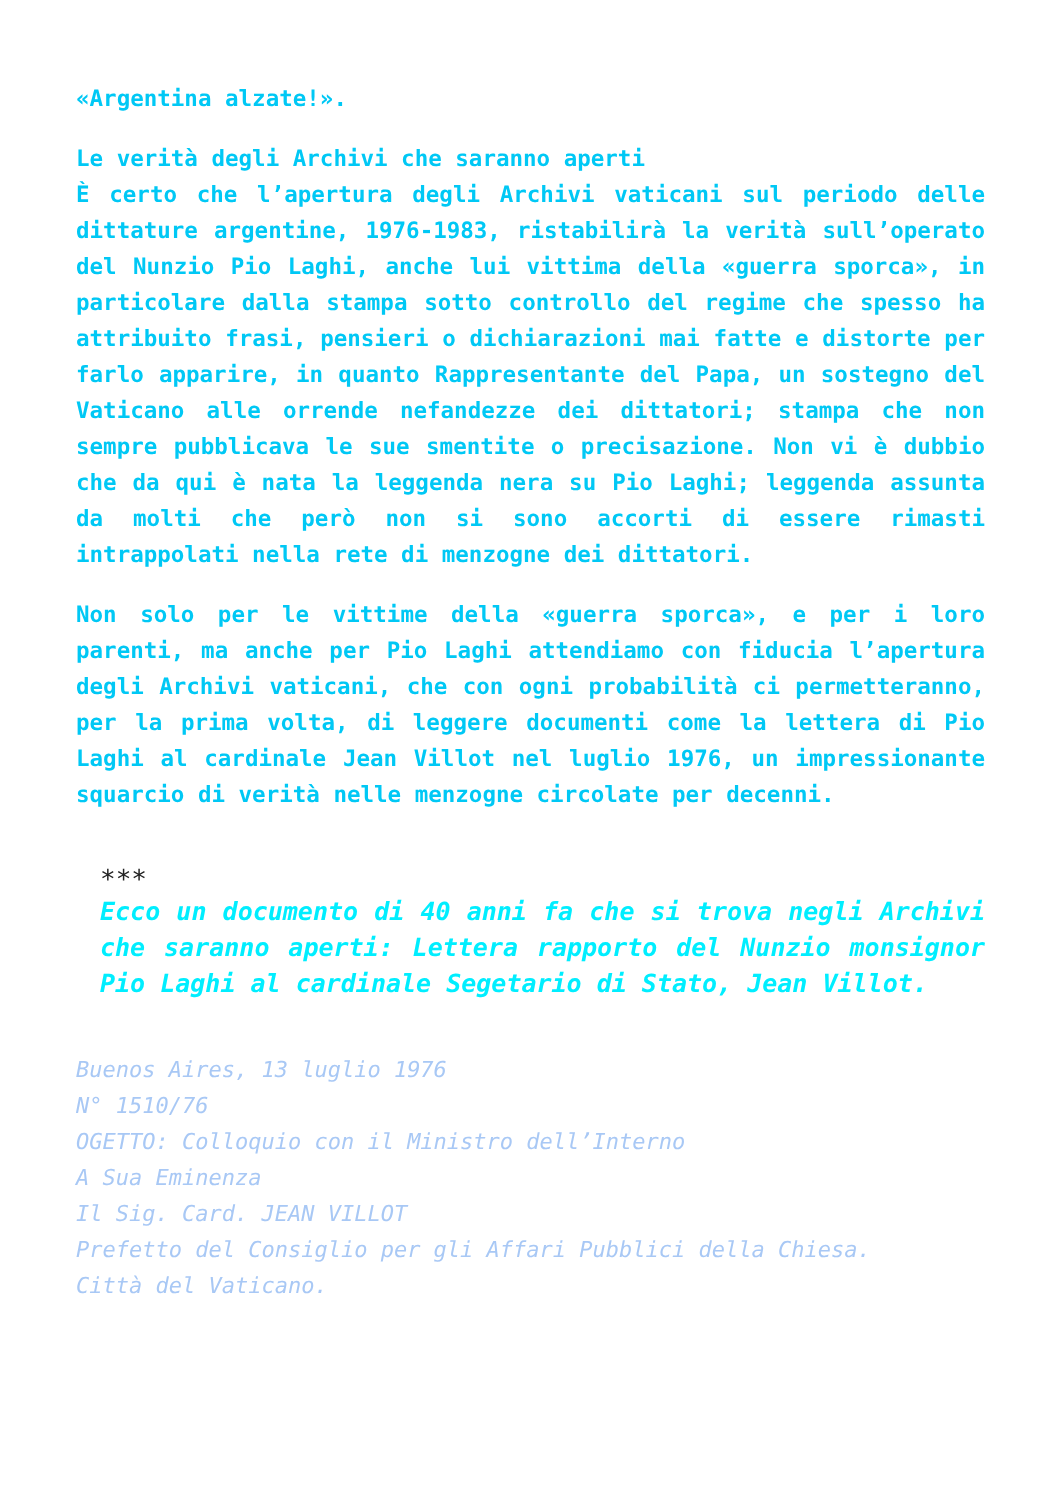«Argentina alzate!».
Le verità degli Archivi che saranno aperti
È certo che l’apertura degli Archivi vaticani sul periodo delle dittature argentine, 1976-1983, ristabilirà la verità sull’operato del Nunzio Pio Laghi, anche lui vittima della «guerra sporca», in particolare dalla stampa sotto controllo del regime che spesso ha attribuito frasi, pensieri o dichiarazioni mai fatte e distorte per farlo apparire, in quanto Rappresentante del Papa, un sostegno del Vaticano alle orrende nefandezze dei dittatori; stampa che non sempre pubblicava le sue smentite o precisazione. Non vi è dubbio che da qui è nata la leggenda nera su Pio Laghi; leggenda assunta da molti che però non si sono accorti di essere rimasti intrappolati nella rete di menzogne dei dittatori.
Non solo per le vittime della «guerra sporca», e per i loro parenti, ma anche per Pio Laghi attendiamo con fiducia l’apertura degli Archivi vaticani, che con ogni probabilità ci permetteranno, per la prima volta, di leggere documenti come la lettera di Pio Laghi al cardinale Jean Villot nel luglio 1976, un impressionante squarcio di verità nelle menzogne circolate per decenni.
***
Ecco un documento di 40 anni fa che si trova negli Archivi che saranno aperti: Lettera rapporto del Nunzio monsignor Pio Laghi al cardinale Segetario di Stato, Jean Villot.
Buenos Aires, 13 luglio 1976
N° 1510/76
OGETTO: Colloquio con il Ministro dell’Interno
A Sua Eminenza
Il Sig. Card. JEAN VILLOT
Prefetto del Consiglio per gli Affari Pubblici della Chiesa.
Città del Vaticano.